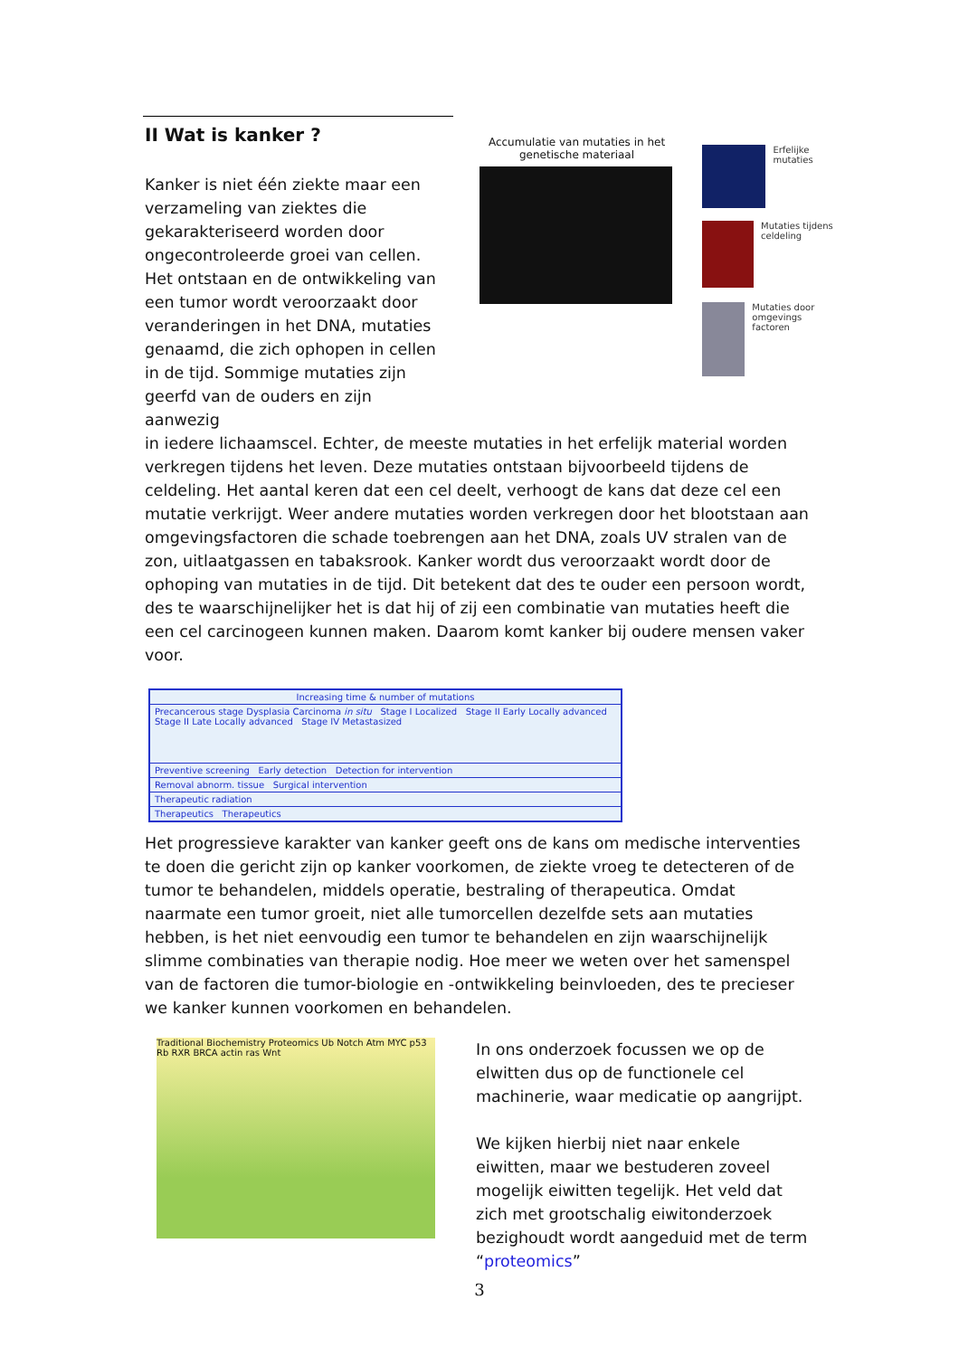II Wat is kanker ?
Kanker is niet één ziekte maar een verzameling van ziektes die gekarakteriseerd worden door ongecontroleerde groei van cellen. Het ontstaan en de ontwikkeling van een tumor wordt veroorzaakt door veranderingen in het DNA, mutaties genaamd, die zich ophopen in cellen in de tijd. Sommige mutaties zijn geerfd van de ouders en zijn aanwezig
in iedere lichaamscel. Echter, de meeste mutaties in het erfelijk material worden verkregen tijdens het leven. Deze mutaties ontstaan bijvoorbeeld tijdens de celdeling. Het aantal keren dat een cel deelt, verhoogt de kans dat deze cel een mutatie verkrijgt. Weer andere mutaties worden verkregen door het blootstaan aan omgevingsfactoren die schade toebrengen aan het DNA, zoals UV stralen van de zon, uitlaatgassen en tabaksrook. Kanker wordt dus veroorzaakt wordt door de ophoping van mutaties in de tijd. Dit betekent dat des te ouder een persoon wordt, des te waarschijnelijker het is dat hij of zij een combinatie van mutaties heeft die een cel carcinogeen kunnen maken. Daarom komt kanker bij oudere mensen vaker voor.
Increasing time & number of mutations
Precancerous stage Dysplasia Carcinoma in situ Stage I Localized Stage II Early Locally advanced Stage II Late Locally advanced Stage IV Metastasized
Preventive screening Early detection Detection for intervention
Removal abnorm. tissue Surgical intervention
Therapeutic radiation
Therapeutics Therapeutics
Het progressieve karakter van kanker geeft ons de kans om medische interventies te doen die gericht zijn op kanker voorkomen, de ziekte vroeg te detecteren of de tumor te behandelen, middels operatie, bestraling of therapeutica. Omdat naarmate een tumor groeit, niet alle tumorcellen dezelfde sets aan mutaties hebben, is het niet eenvoudig een tumor te behandelen en zijn waarschijnelijk slimme combinaties van therapie nodig. Hoe meer we weten over het samenspel van de factoren die tumor-biologie en -ontwikkeling beinvloeden, des te precieser we kanker kunnen voorkomen en behandelen.
Traditional Biochemistry Proteomics Ub Notch Atm MYC p53 Rb RXR BRCA actin ras Wnt
In ons onderzoek focussen we op de elwitten dus op de functionele cel machinerie, waar medicatie op aangrijpt.
We kijken hierbij niet naar enkele eiwitten, maar we bestuderen zoveel mogelijk eiwitten tegelijk. Het veld dat zich met grootschalig eiwitonderzoek bezighoudt wordt aangeduid met de term “proteomics”
Accumulatie van mutaties in het genetische materiaal
Erfelijke mutaties
Mutaties tijdens celdeling
Mutaties door omgevings factoren
3